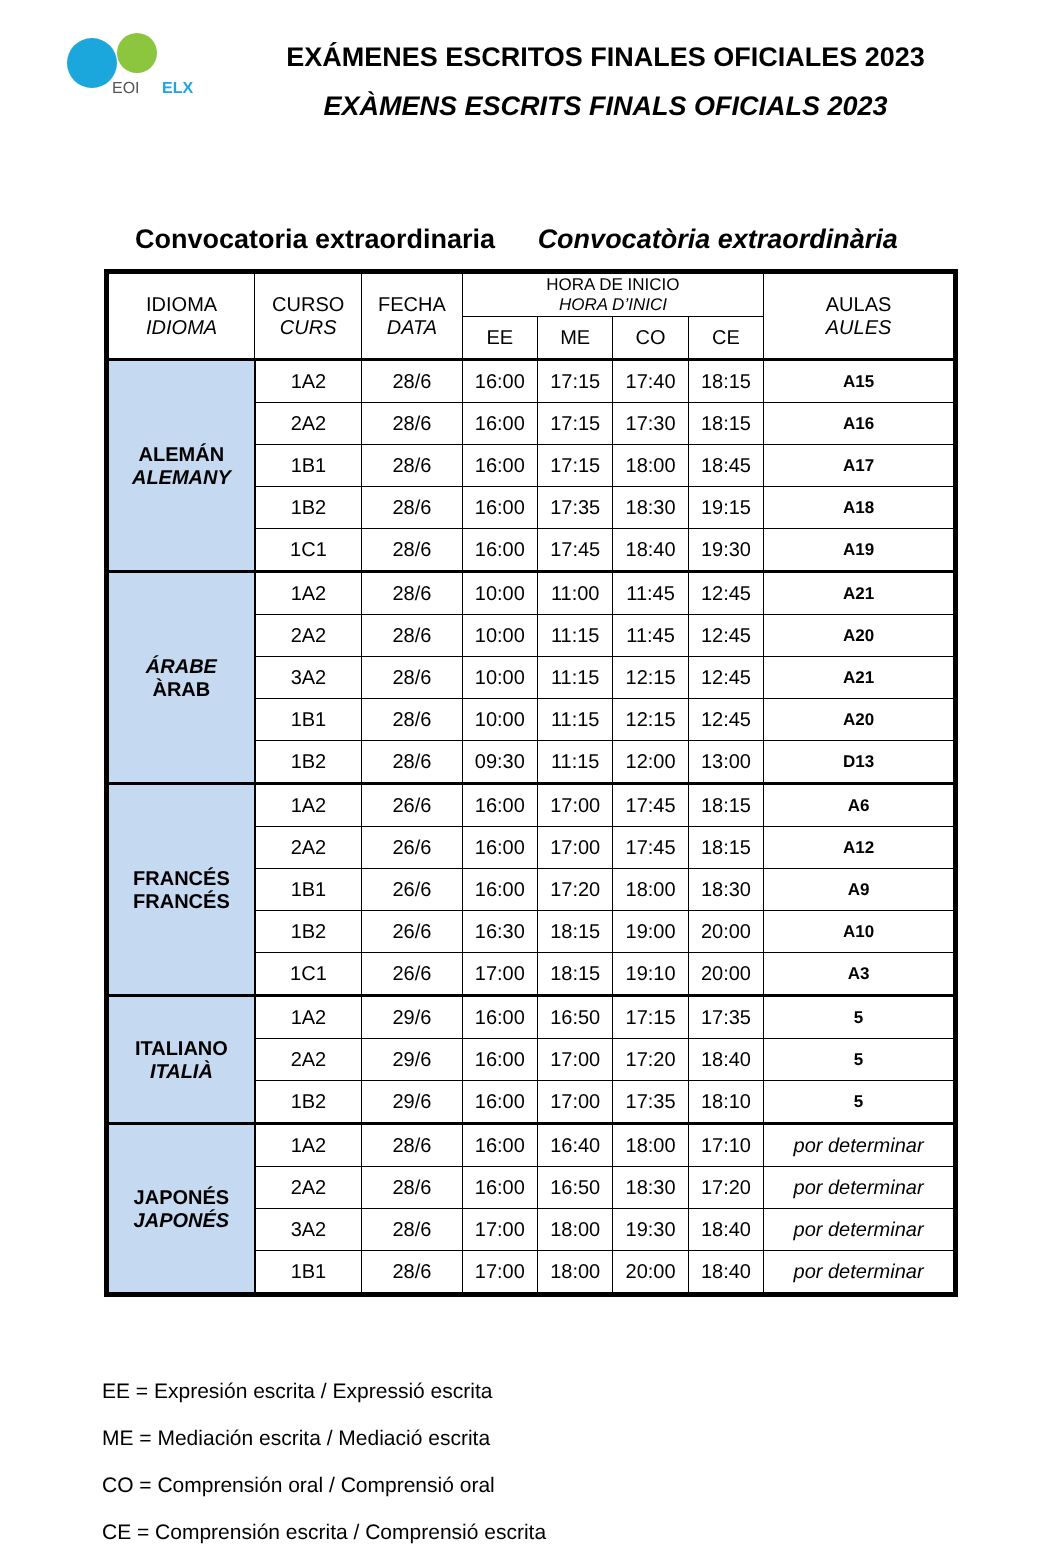EOI
ELX
EXÁMENES ESCRITOS FINALES OFICIALES 2023
EXÀMENS ESCRITS FINALS OFICIALS 2023
Convocatoria extraordinaria Convocatòria extraordinària
| IDIOMA IDIOMA | CURSO CURS | FECHA DATA | HORA DE INICIO HORA D’INICI | | | | AULAS AULES |
| --- | --- | --- | --- | --- | --- | --- | --- |
| | | | EE | ME | CO | CE | |
| ALEMÁN ALEMANY | 1A2 | 28/6 | 16:00 | 17:15 | 17:40 | 18:15 | A15 |
| | 2A2 | 28/6 | 16:00 | 17:15 | 17:30 | 18:15 | A16 |
| | 1B1 | 28/6 | 16:00 | 17:15 | 18:00 | 18:45 | A17 |
| | 1B2 | 28/6 | 16:00 | 17:35 | 18:30 | 19:15 | A18 |
| | 1C1 | 28/6 | 16:00 | 17:45 | 18:40 | 19:30 | A19 |
| ÁRABE ÀRAB | 1A2 | 28/6 | 10:00 | 11:00 | 11:45 | 12:45 | A21 |
| | 2A2 | 28/6 | 10:00 | 11:15 | 11:45 | 12:45 | A20 |
| | 3A2 | 28/6 | 10:00 | 11:15 | 12:15 | 12:45 | A21 |
| | 1B1 | 28/6 | 10:00 | 11:15 | 12:15 | 12:45 | A20 |
| | 1B2 | 28/6 | 09:30 | 11:15 | 12:00 | 13:00 | D13 |
| FRANCÉS FRANCÉS | 1A2 | 26/6 | 16:00 | 17:00 | 17:45 | 18:15 | A6 |
| | 2A2 | 26/6 | 16:00 | 17:00 | 17:45 | 18:15 | A12 |
| | 1B1 | 26/6 | 16:00 | 17:20 | 18:00 | 18:30 | A9 |
| | 1B2 | 26/6 | 16:30 | 18:15 | 19:00 | 20:00 | A10 |
| | 1C1 | 26/6 | 17:00 | 18:15 | 19:10 | 20:00 | A3 |
| ITALIANO ITALIÀ | 1A2 | 29/6 | 16:00 | 16:50 | 17:15 | 17:35 | 5 |
| | 2A2 | 29/6 | 16:00 | 17:00 | 17:20 | 18:40 | 5 |
| | 1B2 | 29/6 | 16:00 | 17:00 | 17:35 | 18:10 | 5 |
| JAPONÉS JAPONÉS | 1A2 | 28/6 | 16:00 | 16:40 | 18:00 | 17:10 | por determinar |
| | 2A2 | 28/6 | 16:00 | 16:50 | 18:30 | 17:20 | por determinar |
| | 3A2 | 28/6 | 17:00 | 18:00 | 19:30 | 18:40 | por determinar |
| | 1B1 | 28/6 | 17:00 | 18:00 | 20:00 | 18:40 | por determinar |
EE = Expresión escrita / Expressió escrita
ME = Mediación escrita / Mediació escrita
CO = Comprensión oral / Comprensió oral
CE = Comprensión escrita / Comprensió escrita